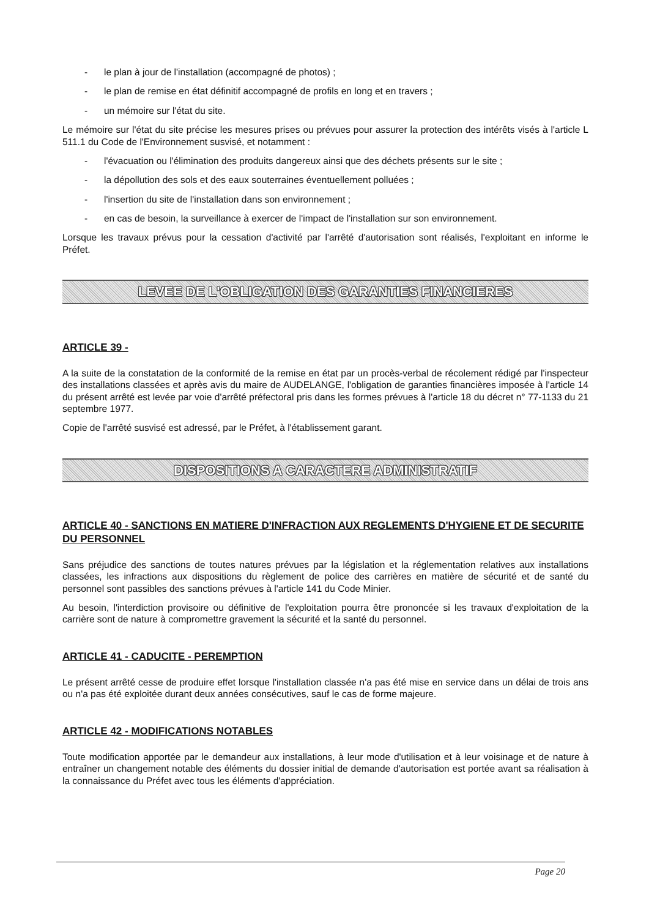- le plan à jour de l'installation (accompagné de photos) ;
- le plan de remise en état définitif accompagné de profils en long et en travers ;
- un mémoire sur l'état du site.
Le mémoire sur l'état du site précise les mesures prises ou prévues pour assurer la protection des intérêts visés à l'article L 511.1 du Code de l'Environnement susvisé, et notamment :
- l'évacuation ou l'élimination des produits dangereux ainsi que des déchets présents sur le site ;
- la dépollution des sols et des eaux souterraines éventuellement polluées ;
- l'insertion du site de l'installation dans son environnement ;
- en cas de besoin, la surveillance à exercer de l'impact de l'installation sur son environnement.
Lorsque les travaux prévus pour la cessation d'activité par l'arrêté d'autorisation sont réalisés, l'exploitant en informe le Préfet.
LEVEE DE L'OBLIGATION DES GARANTIES FINANCIERES
ARTICLE 39 -
A la suite de la constatation de la conformité de la remise en état par un procès-verbal de récolement rédigé par l'inspecteur des installations classées et après avis du maire de AUDELANGE, l'obligation de garanties financières imposée à l'article 14 du présent arrêté est levée par voie d'arrêté préfectoral pris dans les formes prévues à l'article 18 du décret n° 77-1133 du 21 septembre 1977.
Copie de l'arrêté susvisé est adressé, par le Préfet, à l'établissement garant.
DISPOSITIONS A CARACTERE ADMINISTRATIF
ARTICLE 40 - SANCTIONS EN MATIERE D'INFRACTION AUX REGLEMENTS D'HYGIENE ET DE SECURITE DU PERSONNEL
Sans préjudice des sanctions de toutes natures prévues par la législation et la réglementation relatives aux installations classées, les infractions aux dispositions du règlement de police des carrières en matière de sécurité et de santé du personnel sont passibles des sanctions prévues à l'article 141 du Code Minier.
Au besoin, l'interdiction provisoire ou définitive de l'exploitation pourra être prononcée si les travaux d'exploitation de la carrière sont de nature à compromettre gravement la sécurité et la santé du personnel.
ARTICLE 41 - CADUCITE - PEREMPTION
Le présent arrêté cesse de produire effet lorsque l'installation classée n'a pas été mise en service dans un délai de trois ans ou n'a pas été exploitée durant deux années consécutives, sauf le cas de forme majeure.
ARTICLE 42 - MODIFICATIONS NOTABLES
Toute modification apportée par le demandeur aux installations, à leur mode d'utilisation et à leur voisinage et de nature à entraîner un changement notable des éléments du dossier initial de demande d'autorisation est portée avant sa réalisation à la connaissance du Préfet avec tous les éléments d'appréciation.
Page 20